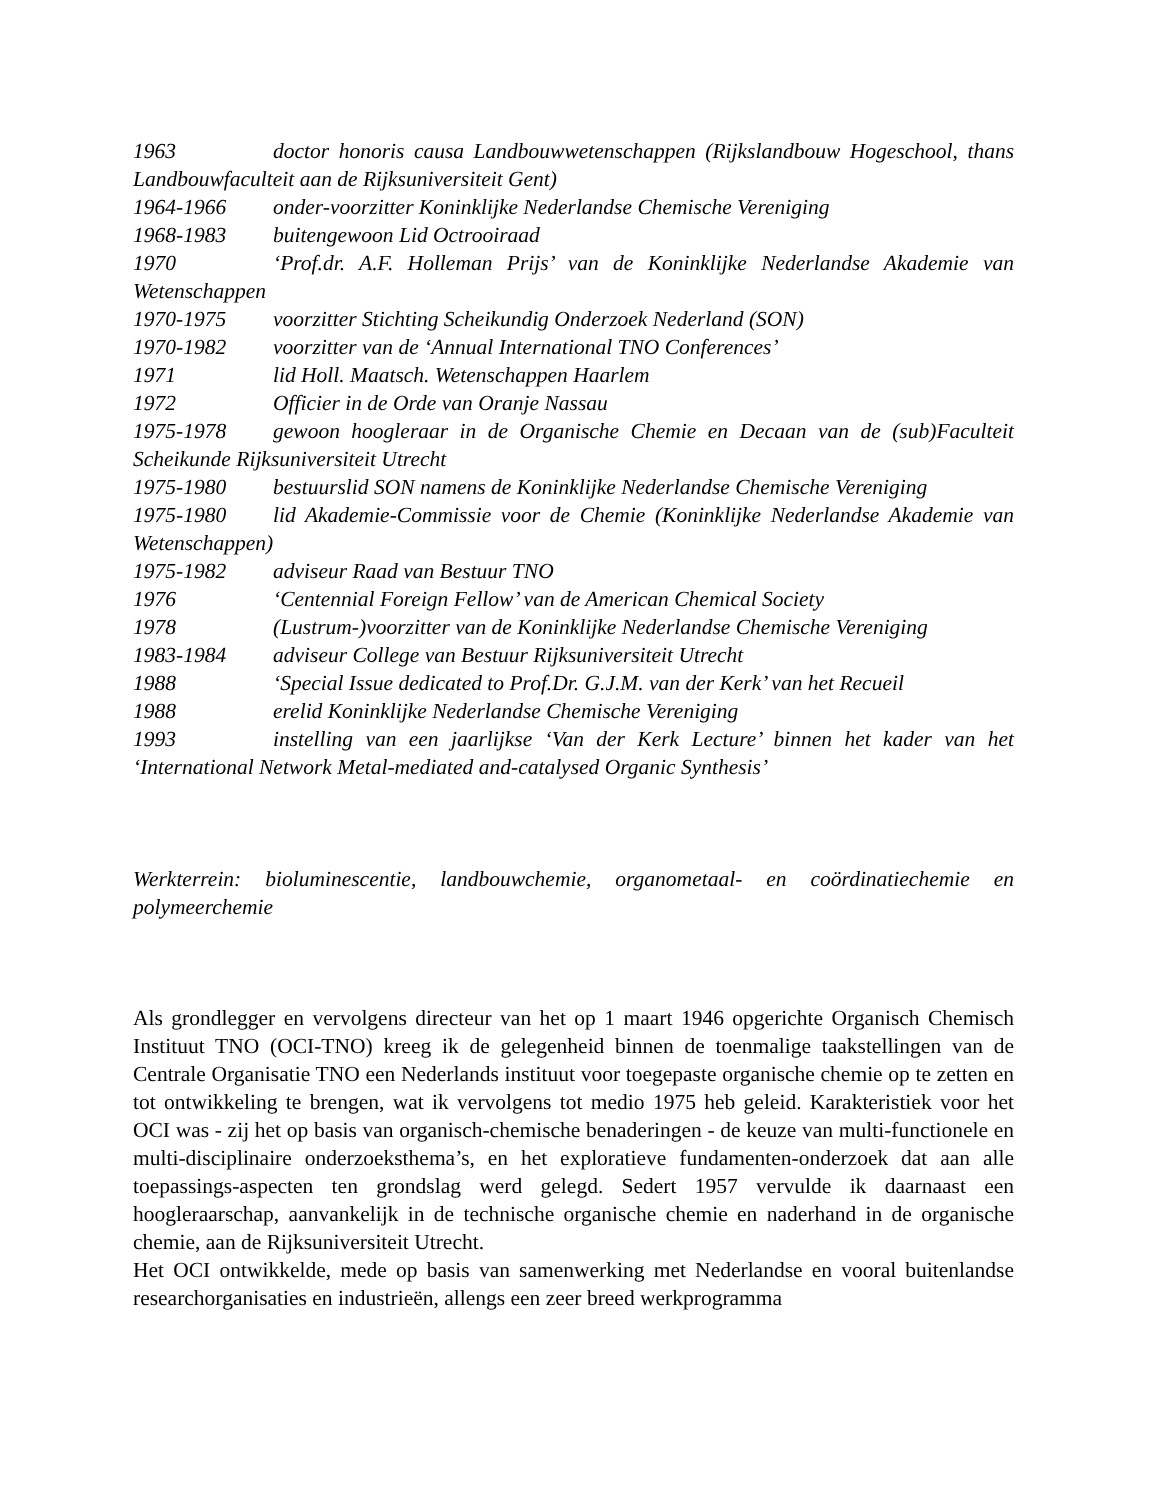1963 doctor honoris causa Landbouwwetenschappen (Rijkslandbouw Hogeschool, thans Landbouwfaculteit aan de Rijksuniversiteit Gent)
1964-1966 onder-voorzitter Koninklijke Nederlandse Chemische Vereniging
1968-1983 buitengewoon Lid Octrooiraad
1970 ‘Prof.dr. A.F. Holleman Prijs’ van de Koninklijke Nederlandse Akademie van Wetenschappen
1970-1975 voorzitter Stichting Scheikundig Onderzoek Nederland (SON)
1970-1982 voorzitter van de ‘Annual International TNO Conferences’
1971 lid Holl. Maatsch. Wetenschappen Haarlem
1972 Officier in de Orde van Oranje Nassau
1975-1978 gewoon hoogleraar in de Organische Chemie en Decaan van de (sub)Faculteit Scheikunde Rijksuniversiteit Utrecht
1975-1980 bestuurslid SON namens de Koninklijke Nederlandse Chemische Vereniging
1975-1980 lid Akademie-Commissie voor de Chemie (Koninklijke Nederlandse Akademie van Wetenschappen)
1975-1982 adviseur Raad van Bestuur TNO
1976 ‘Centennial Foreign Fellow’ van de American Chemical Society
1978 (Lustrum-)voorzitter van de Koninklijke Nederlandse Chemische Vereniging
1983-1984 adviseur College van Bestuur Rijksuniversiteit Utrecht
1988 ‘Special Issue dedicated to Prof.Dr. G.J.M. van der Kerk’ van het Recueil
1988 erelid Koninklijke Nederlandse Chemische Vereniging
1993 instelling van een jaarlijkse ‘Van der Kerk Lecture’ binnen het kader van het ‘International Network Metal-mediated and-catalysed Organic Synthesis’
Werkterrein: bioluminescentie, landbouwchemie, organometaal- en coördinatiechemie en polymeerchemie
Als grondlegger en vervolgens directeur van het op 1 maart 1946 opgerichte Organisch Chemisch Instituut TNO (OCI-TNO) kreeg ik de gelegenheid binnen de toenmalige taakstellingen van de Centrale Organisatie TNO een Nederlands instituut voor toegepaste organische chemie op te zetten en tot ontwikkeling te brengen, wat ik vervolgens tot medio 1975 heb geleid. Karakteristiek voor het OCI was - zij het op basis van organisch-chemische benaderingen - de keuze van multi-functionele en multi-disciplinaire onderzoeksthema’s, en het exploratieve fundamenten-onderzoek dat aan alle toepassings-aspecten ten grondslag werd gelegd. Sedert 1957 vervulde ik daarnaast een hoogleraarschap, aanvankelijk in de technische organische chemie en naderhand in de organische chemie, aan de Rijksuniversiteit Utrecht.
Het OCI ontwikkelde, mede op basis van samenwerking met Nederlandse en vooral buitenlandse researchorganisaties en industrieën, allengs een zeer breed werkprogramma